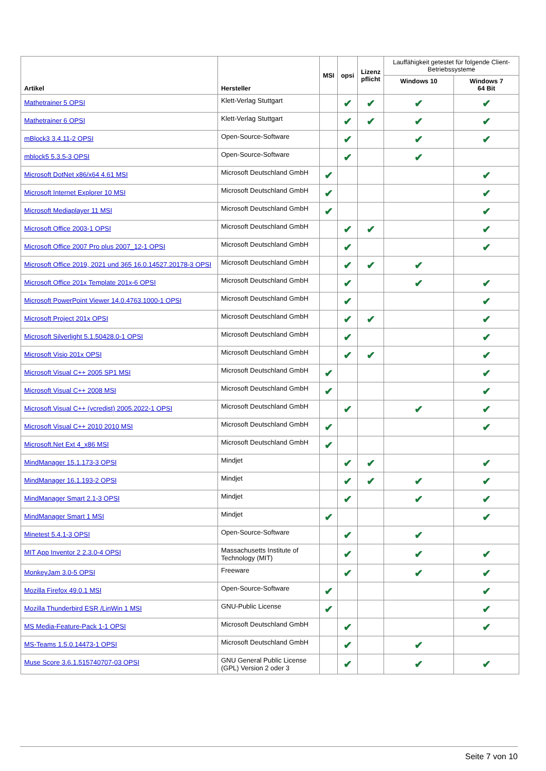| Artikel | Hersteller | MSI | opsi | Lizenz pflicht | Lauffähigkeit getestet für folgende Client-Betriebssysteme | |
| --- | --- | --- | --- | --- | --- | --- |
| | | | | | Windows 10 | Windows 7 64 Bit |
| Mathetrainer 5 OPSI | Klett-Verlag Stuttgart | | ✔ | ✔ | ✔ | ✔ |
| Mathetrainer 6 OPSI | Klett-Verlag Stuttgart | | ✔ | ✔ | ✔ | ✔ |
| mBlock3 3.4.11-2 OPSI | Open-Source-Software | | ✔ | | ✔ | ✔ |
| mblock5 5.3.5-3 OPSI | Open-Source-Software | | ✔ | | ✔ | |
| Microsoft DotNet x86/x64 4.61 MSI | Microsoft Deutschland GmbH | ✔ | | | | ✔ |
| Microsoft Internet Explorer 10 MSI | Microsoft Deutschland GmbH | ✔ | | | | ✔ |
| Microsoft Mediaplayer 11 MSI | Microsoft Deutschland GmbH | ✔ | | | | ✔ |
| Microsoft Office 2003-1 OPSI | Microsoft Deutschland GmbH | | ✔ | ✔ | | ✔ |
| Microsoft Office 2007 Pro plus 2007_12-1 OPSI | Microsoft Deutschland GmbH | | ✔ | | | ✔ |
| Microsoft Office 2019, 2021 und 365 16.0.14527.20178-3 OPSI | Microsoft Deutschland GmbH | | ✔ | ✔ | ✔ | |
| Microsoft Office 201x Template 201x-6 OPSI | Microsoft Deutschland GmbH | | ✔ | | ✔ | ✔ |
| Microsoft PowerPoint Viewer 14.0.4763.1000-1 OPSI | Microsoft Deutschland GmbH | | ✔ | | | ✔ |
| Microsoft Project 201x OPSI | Microsoft Deutschland GmbH | | ✔ | ✔ | | ✔ |
| Microsoft Silverlight 5.1.50428.0-1 OPSI | Microsoft Deutschland GmbH | | ✔ | | | ✔ |
| Microsoft Visio 201x OPSI | Microsoft Deutschland GmbH | | ✔ | ✔ | | ✔ |
| Microsoft Visual C++ 2005 SP1 MSI | Microsoft Deutschland GmbH | ✔ | | | | ✔ |
| Microsoft Visual C++ 2008 MSI | Microsoft Deutschland GmbH | ✔ | | | | ✔ |
| Microsoft Visual C++ (vcredist) 2005.2022-1 OPSI | Microsoft Deutschland GmbH | | ✔ | | ✔ | ✔ |
| Microsoft Visual C++ 2010 2010 MSI | Microsoft Deutschland GmbH | ✔ | | | | ✔ |
| Microsoft.Net Ext 4_x86 MSI | Microsoft Deutschland GmbH | ✔ | | | | |
| MindManager 15.1.173-3 OPSI | Mindjet | | ✔ | ✔ | | ✔ |
| MindManager 16.1.193-2 OPSI | Mindjet | | ✔ | ✔ | ✔ | ✔ |
| MindManager Smart 2.1-3 OPSI | Mindjet | | ✔ | | ✔ | ✔ |
| MindManager Smart 1 MSI | Mindjet | ✔ | | | | ✔ |
| Minetest 5.4.1-3 OPSI | Open-Source-Software | | ✔ | | ✔ | |
| MIT App Inventor 2 2.3.0-4 OPSI | Massachusetts Institute of Technology (MIT) | | ✔ | | ✔ | ✔ |
| MonkeyJam 3.0-5 OPSI | Freeware | | ✔ | | ✔ | ✔ |
| Mozilla Firefox 49.0.1 MSI | Open-Source-Software | ✔ | | | | ✔ |
| Mozilla Thunderbird ESR /LinWin 1 MSI | GNU-Public License | ✔ | | | | ✔ |
| MS Media-Feature-Pack 1-1 OPSI | Microsoft Deutschland GmbH | | ✔ | | | ✔ |
| MS-Teams 1.5.0.14473-1 OPSI | Microsoft Deutschland GmbH | | ✔ | | ✔ | |
| Muse Score 3.6.1.515740707-03 OPSI | GNU General Public License (GPL) Version 2 oder 3 | | ✔ | | ✔ | ✔ |
Seite 7 von 10